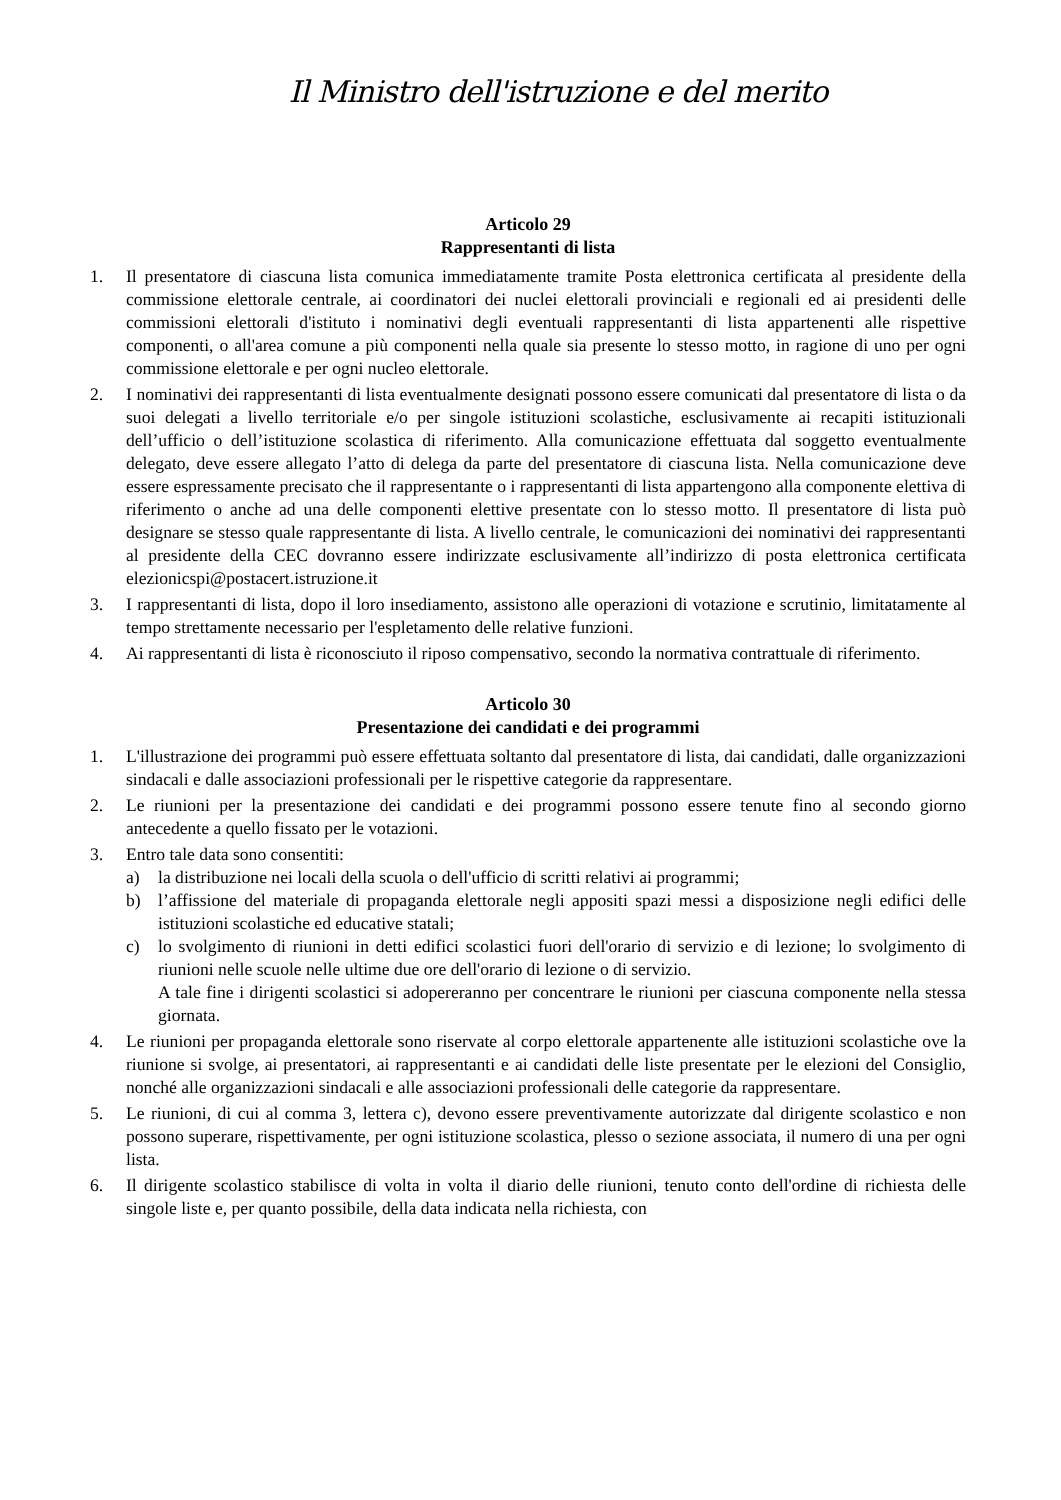Il Ministro dell'istruzione e del merito
Articolo 29
Rappresentanti di lista
1. Il presentatore di ciascuna lista comunica immediatamente tramite Posta elettronica certificata al presidente della commissione elettorale centrale, ai coordinatori dei nuclei elettorali provinciali e regionali ed ai presidenti delle commissioni elettorali d'istituto i nominativi degli eventuali rappresentanti di lista appartenenti alle rispettive componenti, o all'area comune a più componenti nella quale sia presente lo stesso motto, in ragione di uno per ogni commissione elettorale e per ogni nucleo elettorale.
2. I nominativi dei rappresentanti di lista eventualmente designati possono essere comunicati dal presentatore di lista o da suoi delegati a livello territoriale e/o per singole istituzioni scolastiche, esclusivamente ai recapiti istituzionali dell’ufficio o dell’istituzione scolastica di riferimento. Alla comunicazione effettuata dal soggetto eventualmente delegato, deve essere allegato l’atto di delega da parte del presentatore di ciascuna lista. Nella comunicazione deve essere espressamente precisato che il rappresentante o i rappresentanti di lista appartengono alla componente elettiva di riferimento o anche ad una delle componenti elettive presentate con lo stesso motto. Il presentatore di lista può designare se stesso quale rappresentante di lista. A livello centrale, le comunicazioni dei nominativi dei rappresentanti al presidente della CEC dovranno essere indirizzate esclusivamente all’indirizzo di posta elettronica certificata elezionicspi@postacert.istruzione.it
3. I rappresentanti di lista, dopo il loro insediamento, assistono alle operazioni di votazione e scrutinio, limitatamente al tempo strettamente necessario per l'espletamento delle relative funzioni.
4. Ai rappresentanti di lista è riconosciuto il riposo compensativo, secondo la normativa contrattuale di riferimento.
Articolo 30
Presentazione dei candidati e dei programmi
1. L'illustrazione dei programmi può essere effettuata soltanto dal presentatore di lista, dai candidati, dalle organizzazioni sindacali e dalle associazioni professionali per le rispettive categorie da rappresentare.
2. Le riunioni per la presentazione dei candidati e dei programmi possono essere tenute fino al secondo giorno antecedente a quello fissato per le votazioni.
3. Entro tale data sono consentiti:
a) la distribuzione nei locali della scuola o dell'ufficio di scritti relativi ai programmi;
b) l’affissione del materiale di propaganda elettorale negli appositi spazi messi a disposizione negli edifici delle istituzioni scolastiche ed educative statali;
c) lo svolgimento di riunioni in detti edifici scolastici fuori dell'orario di servizio e di lezione; lo svolgimento di riunioni nelle scuole nelle ultime due ore dell'orario di lezione o di servizio.
A tale fine i dirigenti scolastici si adopereranno per concentrare le riunioni per ciascuna componente nella stessa giornata.
4. Le riunioni per propaganda elettorale sono riservate al corpo elettorale appartenente alle istituzioni scolastiche ove la riunione si svolge, ai presentatori, ai rappresentanti e ai candidati delle liste presentate per le elezioni del Consiglio, nonché alle organizzazioni sindacali e alle associazioni professionali delle categorie da rappresentare.
5. Le riunioni, di cui al comma 3, lettera c), devono essere preventivamente autorizzate dal dirigente scolastico e non possono superare, rispettivamente, per ogni istituzione scolastica, plesso o sezione associata, il numero di una per ogni lista.
6. Il dirigente scolastico stabilisce di volta in volta il diario delle riunioni, tenuto conto dell'ordine di richiesta delle singole liste e, per quanto possibile, della data indicata nella richiesta, con